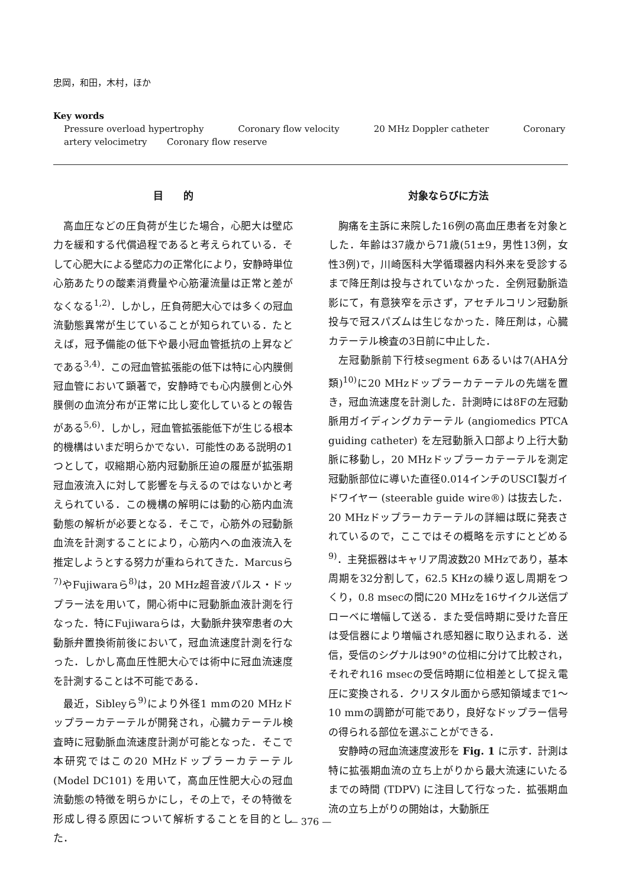忠岡，和田，木村，ほか
Key words
Pressure overload hypertrophy Coronary flow velocity 20 MHz Doppler catheter Coronary artery velocimetry Coronary flow reserve
目　　的
高血圧などの圧負荷が生じた場合，心肥大は壁応力を緩和する代償過程であると考えられている．そして心肥大による壁応力の正常化により，安静時単位心筋あたりの酸素消費量や心筋灌流量は正常と差がなくなる<sup>1,2)</sup>．しかし，圧負荷肥大心では多くの冠血流動態異常が生じていることが知られている．たとえば，冠予備能の低下や最小冠血管抵抗の上昇などである<sup>3,4)</sup>．この冠血管拡張能の低下は特に心内膜側冠血管において顕著で，安静時でも心内膜側と心外膜側の血流分布が正常に比し変化しているとの報告がある<sup>5,6)</sup>．しかし，冠血管拡張能低下が生じる根本的機構はいまだ明らかでない．可能性のある説明の1つとして，収縮期心筋内冠動脈圧迫の履歴が拡張期冠血液流入に対して影響を与えるのではないかと考えられている．この機構の解明には動的心筋内血流動態の解析が必要となる．そこで，心筋外の冠動脈血流を計測することにより，心筋内への血液流入を推定しようとする努力が重ねられてきた．Marcusら<sup>7)</sup>やFujiwaraら<sup>8)</sup>は，20 MHz超音波パルス・ドップラー法を用いて，開心術中に冠動脈血液計測を行なった．特にFujiwaraらは，大動脈弁狭窄患者の大動脈弁置換術前後において，冠血流速度計測を行なった．しかし高血圧性肥大心では術中に冠血流速度を計測することは不可能である．
最近，Sibleyら<sup>9)</sup>により外径1 mmの20 MHzドップラーカテーテルが開発され，心臓カテーテル検査時に冠動脈血流速度計測が可能となった．そこで本研究ではこの20 MHzドップラーカテーテル (Model DC101) を用いて，高血圧性肥大心の冠血流動態の特徴を明らかにし，その上で，その特徴を形成し得る原因について解析することを目的とした．
対象ならびに方法
胸痛を主訴に来院した16例の高血圧患者を対象とした．年齢は37歳から71歳(51±9，男性13例，女性3例)で，川崎医科大学循環器内科外来を受診するまで降圧剤は投与されていなかった．全例冠動脈造影にて，有意狭窄を示さず，アセチルコリン冠動脈投与で冠スパズムは生じなかった．降圧剤は，心臓カテーテル検査の3日前に中止した．
左冠動脈前下行枝segment 6あるいは7(AHA分類)<sup>10)</sup>に20 MHzドップラーカテーテルの先端を置き，冠血流速度を計測した．計測時には8Fの左冠動脈用ガイディングカテーテル (angiomedics PTCA guiding catheter) を左冠動脈入口部より上行大動脈に移動し，20 MHzドップラーカテーテルを測定冠動脈部位に導いた直径0.014インチのUSCI製ガイドワイヤー (steerable guide wire®) は抜去した．20 MHzドップラーカテーテルの詳細は既に発表されているので，ここではその概略を示すにとどめる<sup>9)</sup>．主発振器はキャリア周波数20 MHzであり，基本周期を32分割して，62.5 KHzの繰り返し周期をつくり，0.8 msecの間に20 MHzを16サイクル送信プローベに増幅して送る．また受信時期に受けた音圧は受信器により増幅され感知器に取り込まれる．送信，受信のシグナルは90°の位相に分けて比較され，それぞれ16 msecの受信時期に位相差として捉え電圧に変換される．クリスタル面から感知領域まで1～10 mmの調節が可能であり，良好なドップラー信号の得られる部位を選ぶことができる．
安静時の冠血流速度波形を Fig. 1 に示す．計測は特に拡張期血流の立ち上がりから最大流速にいたるまでの時間 (TDPV) に注目して行なった．拡張期血流の立ち上がりの開始は，大動脈圧
— 376 —